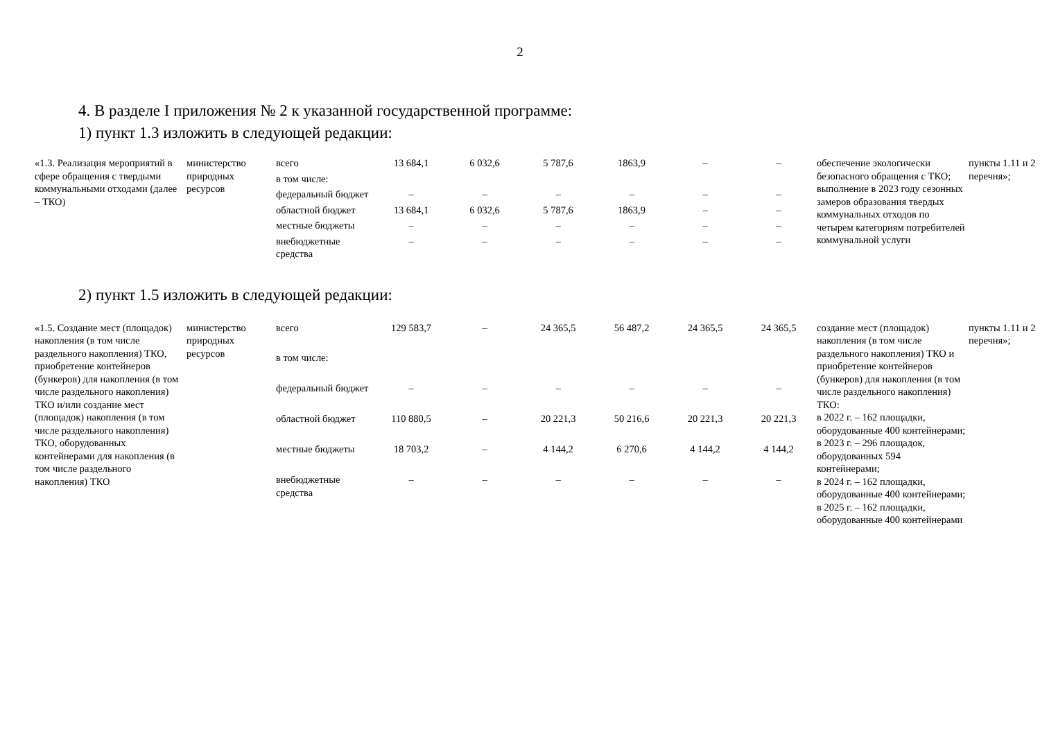2
4. В разделе I приложения № 2 к указанной государственной программе:
1) пункт 1.3 изложить в следующей редакции:
| «1.3. Реализация мероприятий в сфере обращения с твердыми коммунальными отходами (далее – ТКО) | министерство природных ресурсов | всего | 13 684,1 | 6 032,6 | 5 787,6 | 1863,9 | – | – | обеспечение экологически безопасного обращения с ТКО; выполнение в 2023 году сезонных замеров образования твердых коммунальных отходов по четырем категориям потребителей коммунальной услуги | пункты 1.11 и 2 перечня»; |
| | | в том числе: | | | | | | | | |
| | | федеральный бюджет | – | – | – | – | – | – | | |
| | | областной бюджет | 13 684,1 | 6 032,6 | 5 787,6 | 1863,9 | – | – | | |
| | | местные бюджеты | – | – | – | – | – | – | | |
| | | внебюджетные средства | – | – | – | – | – | – | | |
2) пункт 1.5 изложить в следующей редакции:
| «1.5. Создание мест (площадок) накопления (в том числе раздельного накопления) ТКО, приобретение контейнеров (бункеров) для накопления (в том числе раздельного накопления) ТКО и/или создание мест (площадок) накопления (в том числе раздельного накопления) ТКО, оборудованных контейнерами для накопления (в том числе раздельного накопления) ТКО | министерство природных ресурсов | всего | 129 583,7 | – | 24 365,5 | 56 487,2 | 24 365,5 | 24 365,5 | создание мест (площадок) накопления (в том числе раздельного накопления) ТКО и приобретение контейнеров (бункеров) для накопления (в том числе раздельного накопления) ТКО: в 2022 г. – 162 площадки, оборудованные 400 контейнерами; в 2023 г. – 296 площадок, оборудованных 594 контейнерами; в 2024 г. – 162 площадки, оборудованные 400 контейнерами; в 2025 г. – 162 площадки, оборудованные 400 контейнерами | пункты 1.11 и 2 перечня»; |
| | | в том числе: | | | | | | | | |
| | | федеральный бюджет | – | – | – | – | – | – | | |
| | | областной бюджет | 110 880,5 | – | 20 221,3 | 50 216,6 | 20 221,3 | 20 221,3 | | |
| | | местные бюджеты | 18 703,2 | – | 4 144,2 | 6 270,6 | 4 144,2 | 4 144,2 | | |
| | | внебюджетные средства | – | – | – | – | – | – | | |